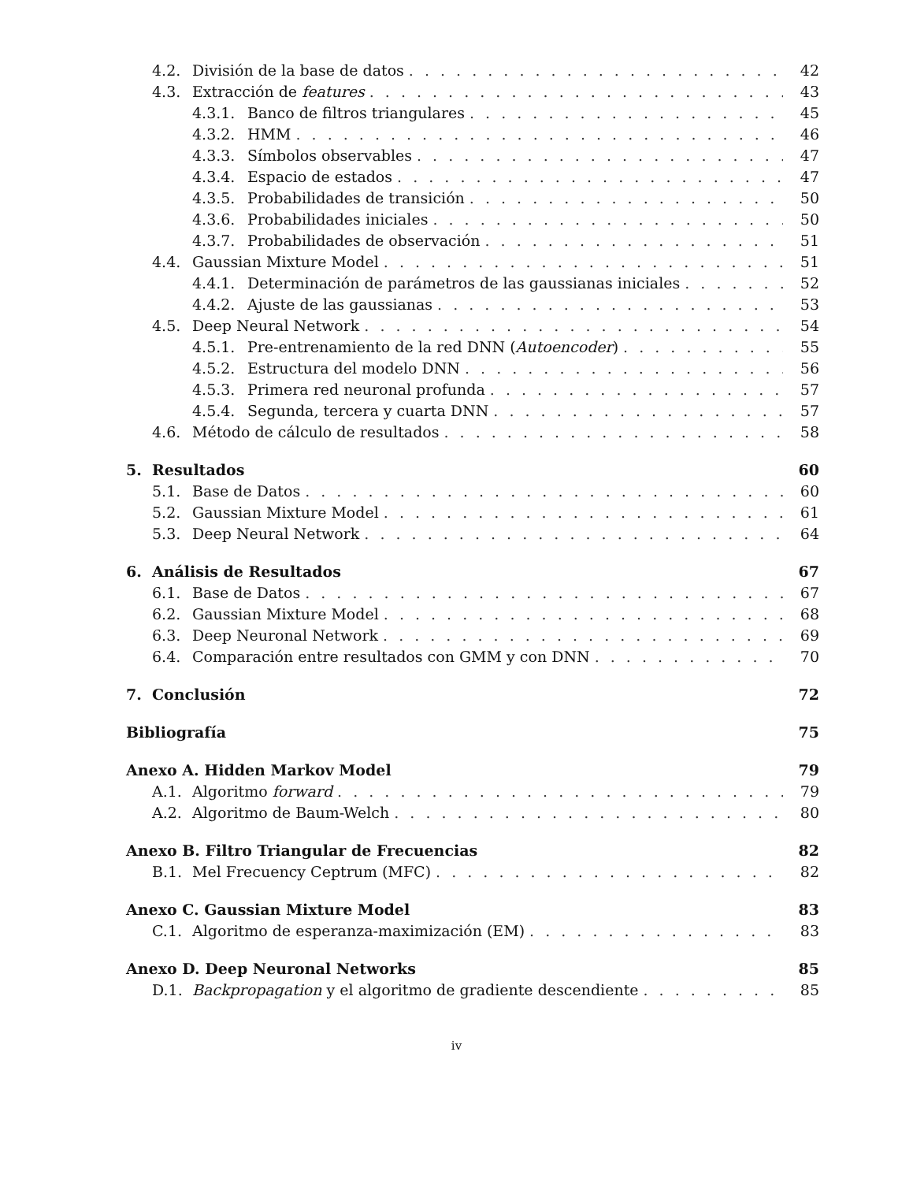4.2. División de la base de datos 42
4.3. Extracción de features 43
4.3.1. Banco de filtros triangulares 45
4.3.2. HMM 46
4.3.3. Símbolos observables 47
4.3.4. Espacio de estados 47
4.3.5. Probabilidades de transición 50
4.3.6. Probabilidades iniciales 50
4.3.7. Probabilidades de observación 51
4.4. Gaussian Mixture Model 51
4.4.1. Determinación de parámetros de las gaussianas iniciales 52
4.4.2. Ajuste de las gaussianas 53
4.5. Deep Neural Network 54
4.5.1. Pre-entrenamiento de la red DNN (Autoencoder) 55
4.5.2. Estructura del modelo DNN 56
4.5.3. Primera red neuronal profunda 57
4.5.4. Segunda, tercera y cuarta DNN 57
4.6. Método de cálculo de resultados 58
5. Resultados 60
5.1. Base de Datos 60
5.2. Gaussian Mixture Model 61
5.3. Deep Neural Network 64
6. Análisis de Resultados 67
6.1. Base de Datos 67
6.2. Gaussian Mixture Model 68
6.3. Deep Neuronal Network 69
6.4. Comparación entre resultados con GMM y con DNN 70
7. Conclusión 72
Bibliografía 75
Anexo A. Hidden Markov Model 79
A.1. Algoritmo forward 79
A.2. Algoritmo de Baum-Welch 80
Anexo B. Filtro Triangular de Frecuencias 82
B.1. Mel Frecuency Ceptrum (MFC) 82
Anexo C. Gaussian Mixture Model 83
C.1. Algoritmo de esperanza-maximización (EM) 83
Anexo D. Deep Neuronal Networks 85
D.1. Backpropagation y el algoritmo de gradiente descendiente 85
iv